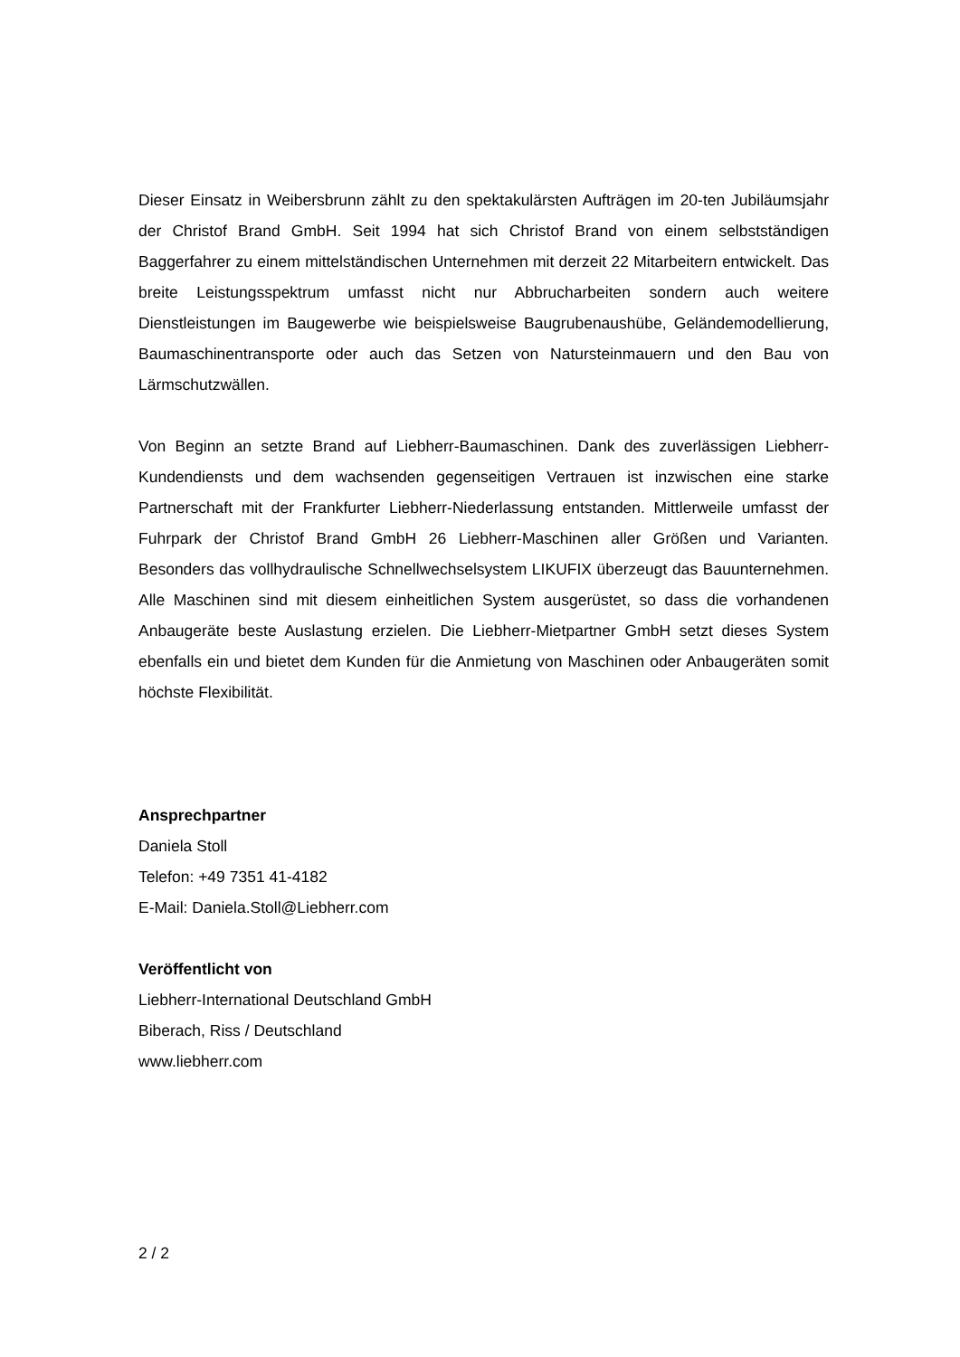Dieser Einsatz in Weibersbrunn zählt zu den spektakulärsten Aufträgen im 20-ten Jubiläumsjahr der Christof Brand GmbH. Seit 1994 hat sich Christof Brand von einem selbstständigen Baggerfahrer zu einem mittelständischen Unternehmen mit derzeit 22 Mitarbeitern entwickelt. Das breite Leistungsspektrum umfasst nicht nur Abbrucharbeiten sondern auch weitere Dienstleistungen im Baugewerbe wie beispielsweise Baugrubenaushübe, Geländemodellierung, Baumaschinentransporte oder auch das Setzen von Natursteinmauern und den Bau von Lärmschutzwällen.
Von Beginn an setzte Brand auf Liebherr-Baumaschinen. Dank des zuverlässigen Liebherr-Kundendiensts und dem wachsenden gegenseitigen Vertrauen ist inzwischen eine starke Partnerschaft mit der Frankfurter Liebherr-Niederlassung entstanden. Mittlerweile umfasst der Fuhrpark der Christof Brand GmbH 26 Liebherr-Maschinen aller Größen und Varianten. Besonders das vollhydraulische Schnellwechselsystem LIKUFIX überzeugt das Bauunternehmen. Alle Maschinen sind mit diesem einheitlichen System ausgerüstet, so dass die vorhandenen Anbaugeräte beste Auslastung erzielen. Die Liebherr-Mietpartner GmbH setzt dieses System ebenfalls ein und bietet dem Kunden für die Anmietung von Maschinen oder Anbaugeräten somit höchste Flexibilität.
Ansprechpartner
Daniela Stoll
Telefon: +49 7351 41-4182
E-Mail: Daniela.Stoll@Liebherr.com
Veröffentlicht von
Liebherr-International Deutschland GmbH
Biberach, Riss / Deutschland
www.liebherr.com
2 / 2